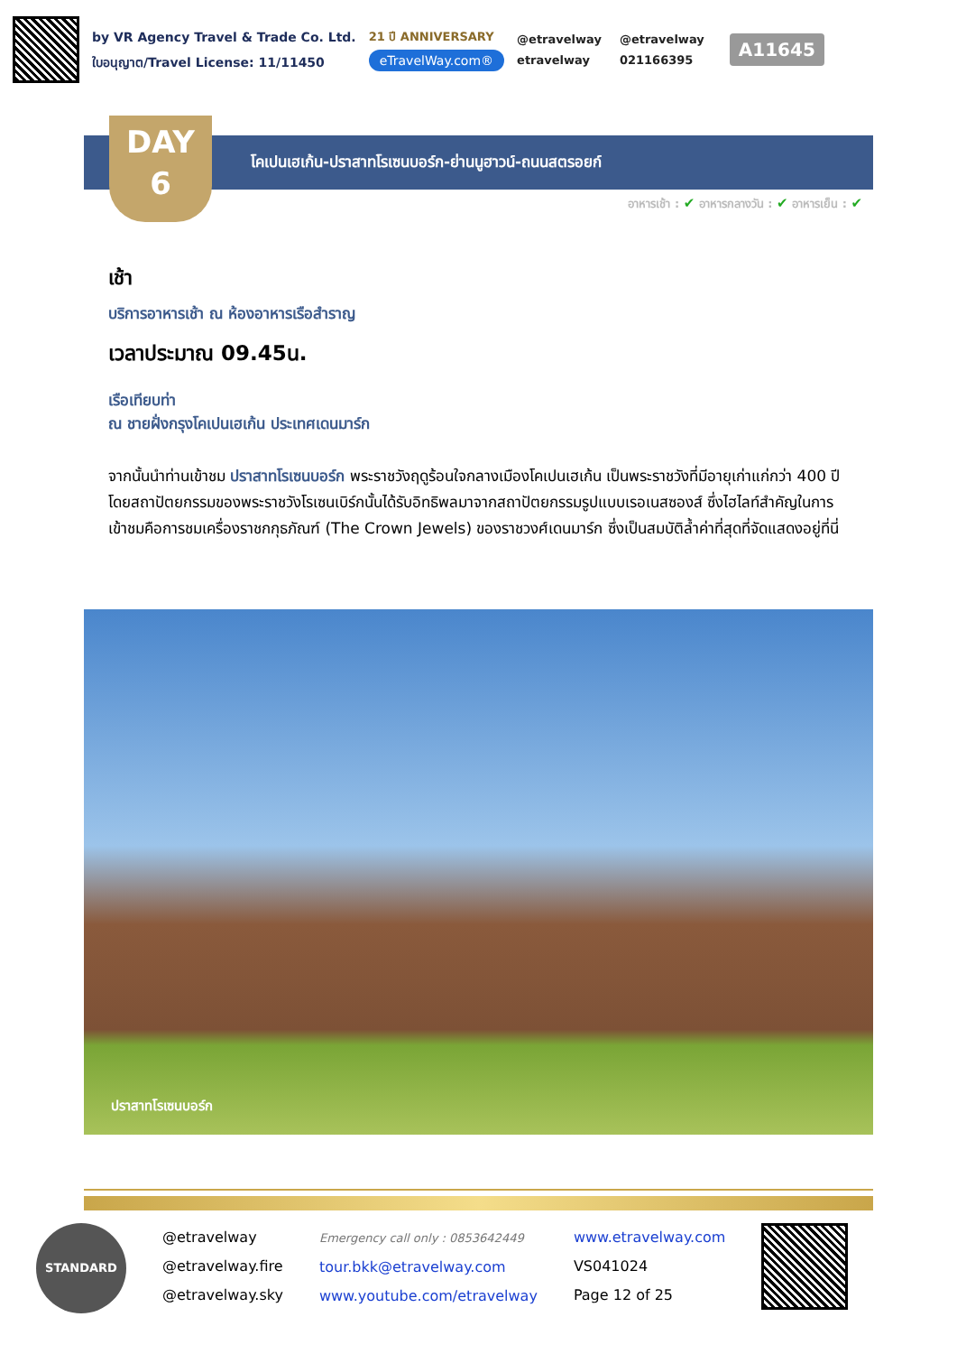by VR Agency Travel & Trade Co. Ltd.
ใบอนุญาต/Travel License: 11/11450
21 ปี ANNIVERSARY
eTravelWay.com®
@etravelway @etravelway etravelway 021166395
A11645
DAY
6
โคเปนเฮเก้น-ปราสาทโรเซนบอร์ก-ย่านนูฮาวน์-ถนนสตรอยก์
อาหารเช้า : ✔ อาหารกลางวัน : ✔ อาหารเย็น : ✔
เช้า
บริการอาหารเช้า ณ ห้องอาหารเรือสำราญ
เวลาประมาณ 09.45น.
เรือเทียบท่า
ณ ชายฝั่งกรุงโคเปนเฮเก้น ประเทศเดนมาร์ก
จากนั้นนำท่านเข้าชม ปราสาทโรเซนบอร์ก พระราชวังฤดูร้อนใจกลางเมืองโคเปนเฮเก้น เป็นพระราชวังที่มีอายุเก่าแก่กว่า 400 ปี โดยสถาปัตยกรรมของพระราชวังโรเซนเบิร์กนั้นได้รับอิทธิพลมาจากสถาปัตยกรรมรูปแบบเรอเนสซองส์ ซึ่งไฮไลท์สำคัญในการเข้าชมคือการชมเครื่องราชกกุธภัณฑ์ (The Crown Jewels) ของราชวงศ์เดนมาร์ก ซึ่งเป็นสมบัติล้ำค่าที่สุดที่จัดแสดงอยู่ที่นี่
ปราสาทโรเซนบอร์ก
STANDARD
@etravelway
@etravelway.fire
@etravelway.sky
Emergency call only : 0853642449
tour.bkk@etravelway.com
www.youtube.com/etravelway
www.etravelway.com
VS041024
Page 12 of 25